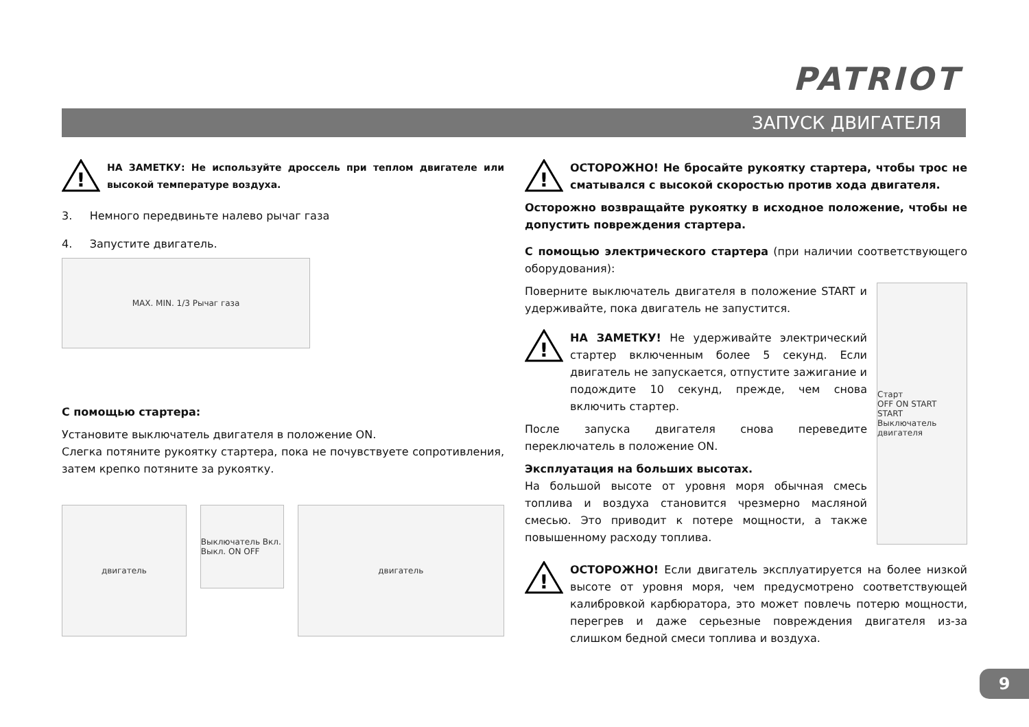PATRIOT
ЗАПУСК ДВИГАТЕЛЯ
!
НА ЗАМЕТКУ: Не используйте дроссель при теплом двигателе или высокой температуре воздуха.
3. Немного передвиньте налево рычаг газа
4. Запустите двигатель.
MAX. MIN. 1/3 Рычаг газа
С помощью стартера:
Установите выключатель двигателя в положение ON.
Слегка потяните рукоятку стартера, пока не почувствуете сопротивления, затем крепко потяните за рукоятку.
двигатель
Выключатель Вкл. Выкл. ON OFF
двигатель
!
ОСТОРОЖНО! Не бросайте рукоятку стартера, чтобы трос не сматывался с высокой скоростью против хода двигателя.
Осторожно возвращайте рукоятку в исходное положение, чтобы не допустить повреждения стартера.
С помощью электрического стартера (при наличии соответствующего оборудования):
Поверните выключатель двигателя в положение START и удерживайте, пока двигатель не запустится.
!
НА ЗАМЕТКУ! Не удерживайте электрический стартер включенным более 5 секунд. Если двигатель не запускается, отпустите зажигание и подождите 10 секунд, прежде, чем снова включить стартер.
После запуска двигателя снова переведите переключатель в положение ON.
Эксплуатация на больших высотах.
На большой высоте от уровня моря обычная смесь топлива и воздуха становится чрезмерно масляной смесью. Это приводит к потере мощности, а также повышенному расходу топлива.
Старт
OFF ON START
START
Выключатель двигателя
!
ОСТОРОЖНО! Если двигатель эксплуатируется на более низкой высоте от уровня моря, чем предусмотрено соответствующей калибровкой карбюратора, это может повлечь потерю мощности, перегрев и даже серьезные повреждения двигателя из-за слишком бедной смеси топлива и воздуха.
9